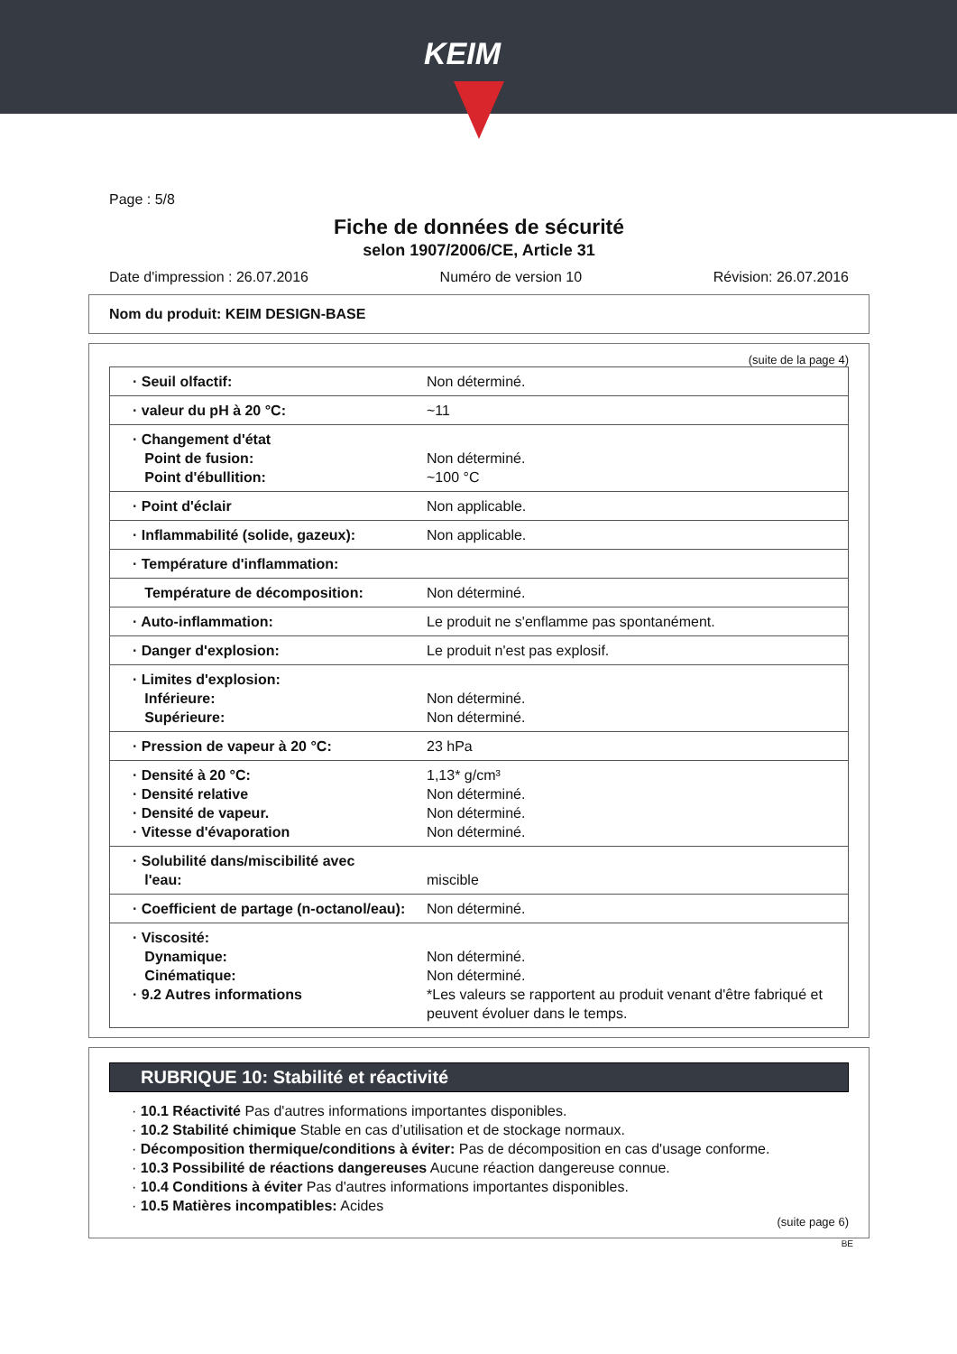KEIM
Page : 5/8
Fiche de données de sécurité
selon 1907/2006/CE, Article 31
Date d'impression : 26.07.2016 Numéro de version 10 Révision: 26.07.2016
Nom du produit: KEIM DESIGN-BASE
(suite de la page 4)
| · Seuil olfactif: | Non déterminé. |
| · valeur du pH à 20 °C: | ~11 |
| · Changement d'état Point de fusion: Point d'ébullition: | Non déterminé. ~100 °C |
| · Point d'éclair | Non applicable. |
| · Inflammabilité (solide, gazeux): | Non applicable. |
| · Température d'inflammation: | |
| Température de décomposition: | Non déterminé. |
| · Auto-inflammation: | Le produit ne s'enflamme pas spontanément. |
| · Danger d'explosion: | Le produit n'est pas explosif. |
| · Limites d'explosion: Inférieure: Supérieure: | Non déterminé. Non déterminé. |
| · Pression de vapeur à 20 °C: | 23 hPa |
| · Densité à 20 °C: · Densité relative · Densité de vapeur. · Vitesse d'évaporation | 1,13* g/cm³ Non déterminé. Non déterminé. Non déterminé. |
| · Solubilité dans/miscibilité avec l'eau: | miscible |
| · Coefficient de partage (n-octanol/eau): | Non déterminé. |
| · Viscosité: Dynamique: Cinématique: · 9.2 Autres informations | Non déterminé. Non déterminé. *Les valeurs se rapportent au produit venant d'être fabriqué et peuvent évoluer dans le temps. |
RUBRIQUE 10: Stabilité et réactivité
· 10.1 Réactivité Pas d'autres informations importantes disponibles.
· 10.2 Stabilité chimique Stable en cas d’utilisation et de stockage normaux.
· Décomposition thermique/conditions à éviter: Pas de décomposition en cas d'usage conforme.
· 10.3 Possibilité de réactions dangereuses Aucune réaction dangereuse connue.
· 10.4 Conditions à éviter Pas d'autres informations importantes disponibles.
· 10.5 Matières incompatibles: Acides
(suite page 6)
BE